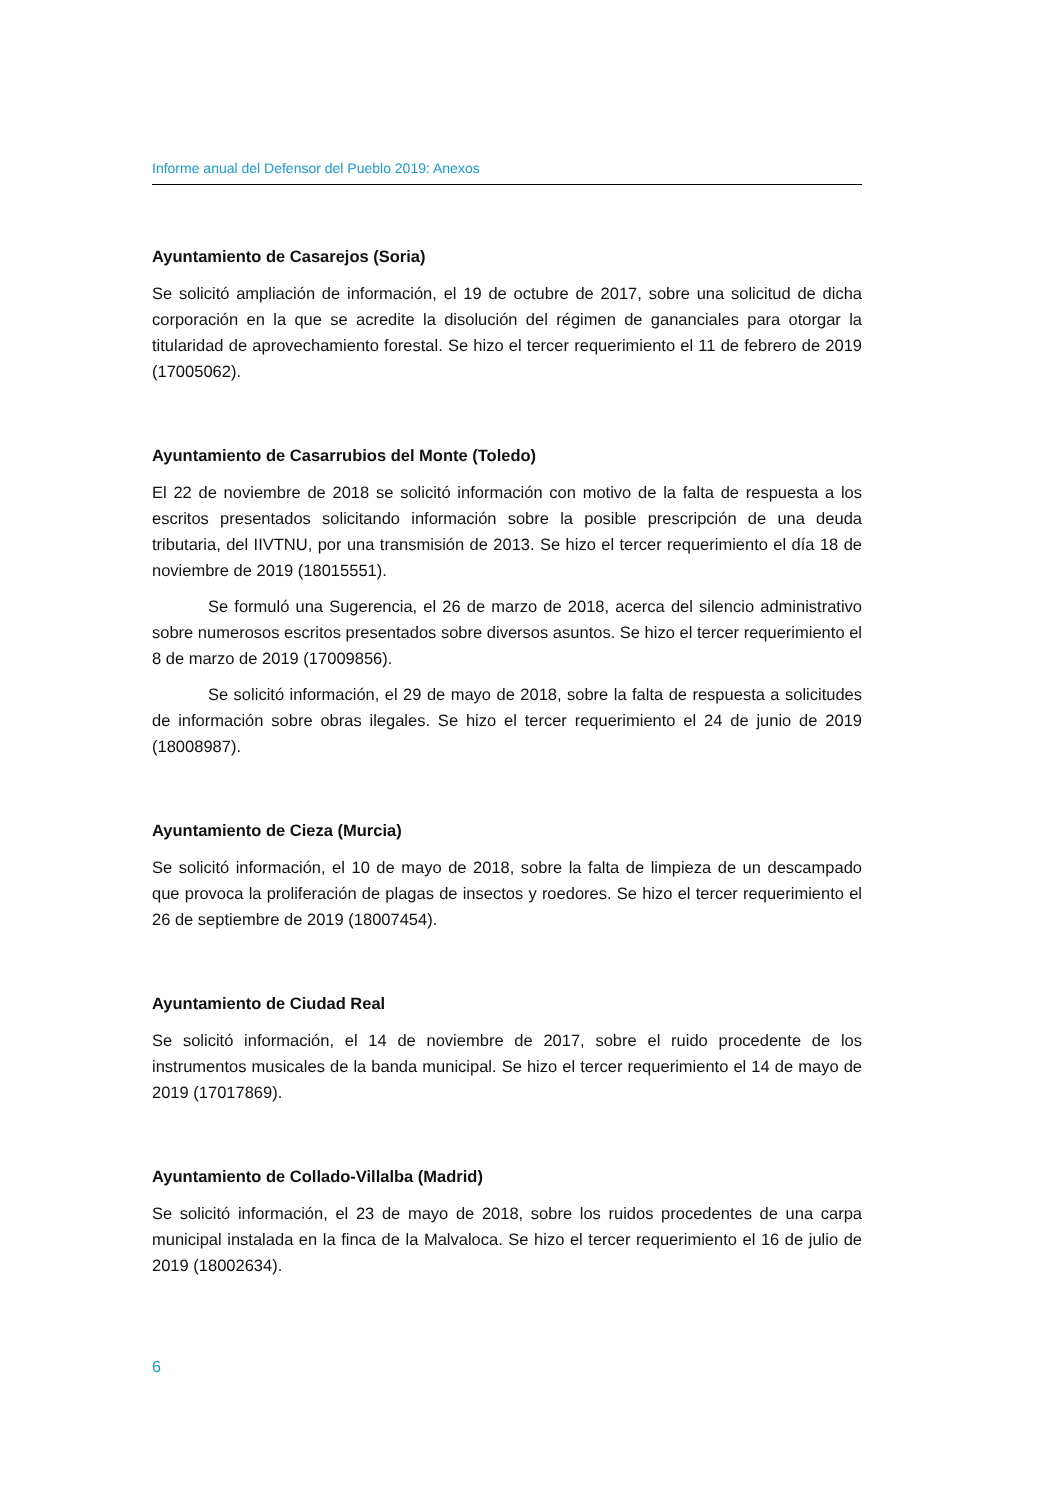Informe anual del Defensor del Pueblo 2019: Anexos
Ayuntamiento de Casarejos (Soria)
Se solicitó ampliación de información, el 19 de octubre de 2017, sobre una solicitud de dicha corporación en la que se acredite la disolución del régimen de gananciales para otorgar la titularidad de aprovechamiento forestal. Se hizo el tercer requerimiento el 11 de febrero de 2019 (17005062).
Ayuntamiento de Casarrubios del Monte (Toledo)
El 22 de noviembre de 2018 se solicitó información con motivo de la falta de respuesta a los escritos presentados solicitando información sobre la posible prescripción de una deuda tributaria, del IIVTNU, por una transmisión de 2013. Se hizo el tercer requerimiento el día 18 de noviembre de 2019 (18015551).
Se formuló una Sugerencia, el 26 de marzo de 2018, acerca del silencio administrativo sobre numerosos escritos presentados sobre diversos asuntos. Se hizo el tercer requerimiento el 8 de marzo de 2019 (17009856).
Se solicitó información, el 29 de mayo de 2018, sobre la falta de respuesta a solicitudes de información sobre obras ilegales. Se hizo el tercer requerimiento el 24 de junio de 2019 (18008987).
Ayuntamiento de Cieza (Murcia)
Se solicitó información, el 10 de mayo de 2018, sobre la falta de limpieza de un descampado que provoca la proliferación de plagas de insectos y roedores. Se hizo el tercer requerimiento el 26 de septiembre de 2019 (18007454).
Ayuntamiento de Ciudad Real
Se solicitó información, el 14 de noviembre de 2017, sobre el ruido procedente de los instrumentos musicales de la banda municipal. Se hizo el tercer requerimiento el 14 de mayo de 2019 (17017869).
Ayuntamiento de Collado-Villalba (Madrid)
Se solicitó información, el 23 de mayo de 2018, sobre los ruidos procedentes de una carpa municipal instalada en la finca de la Malvaloca. Se hizo el tercer requerimiento el 16 de julio de 2019 (18002634).
6